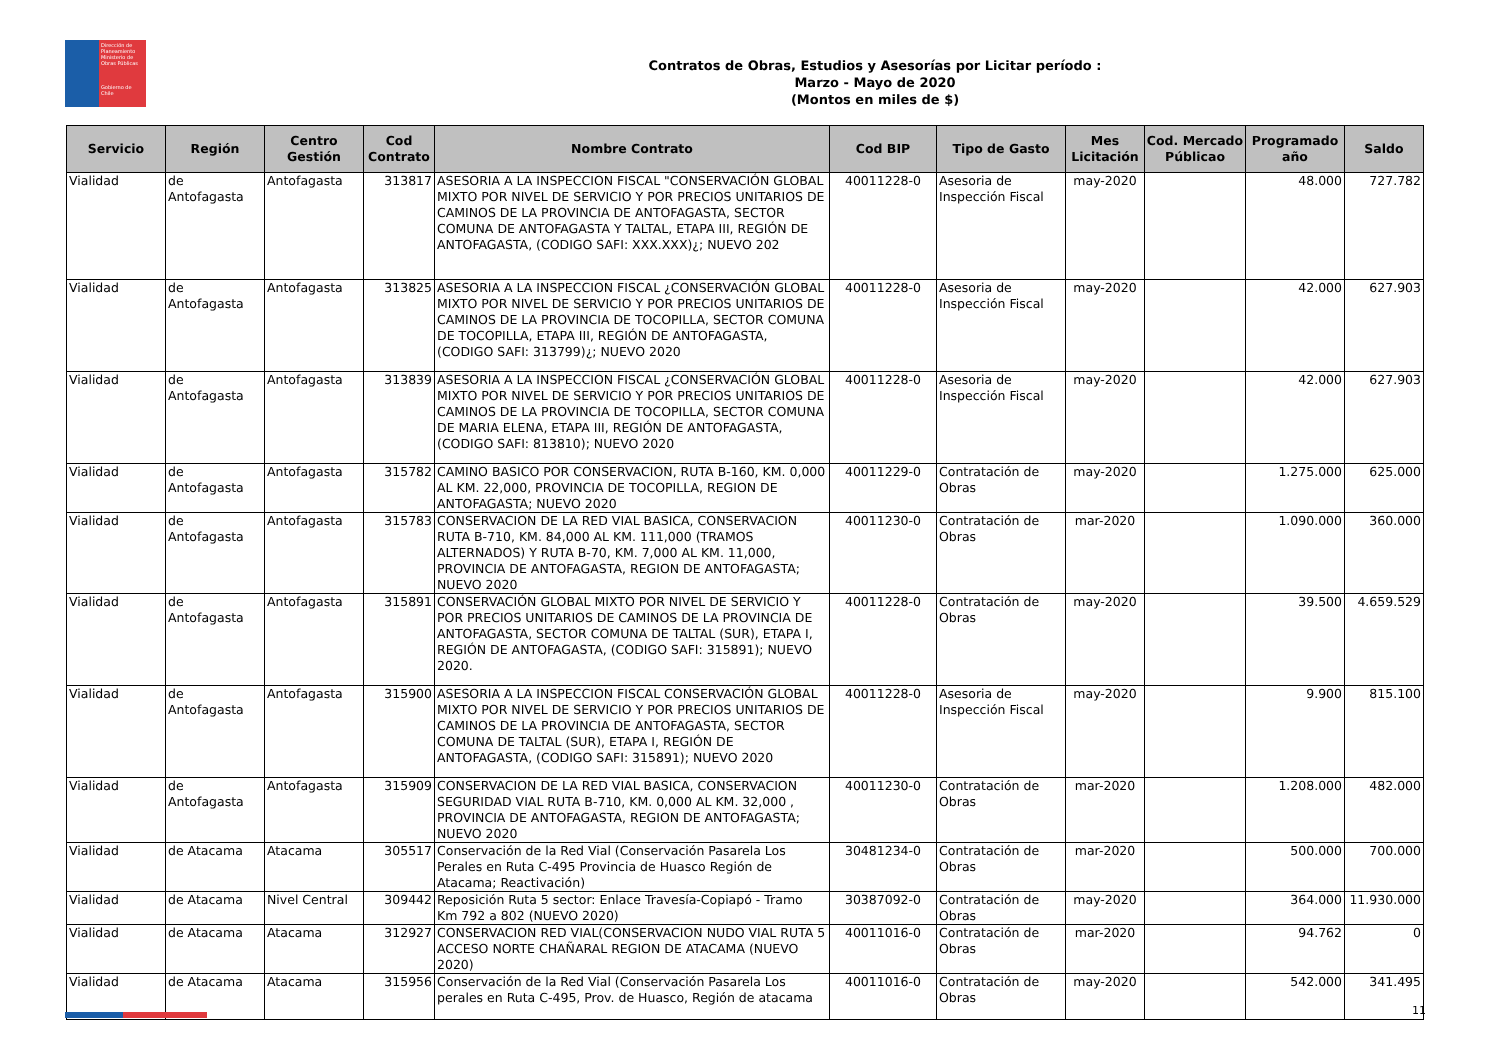Dirección de Planeamiento
Ministerio de Obras Públicas
Gobierno de Chile
Contratos de Obras, Estudios y Asesorías por Licitar período :
Marzo - Mayo de 2020
(Montos en miles de $)
| Servicio | Región | Centro Gestión | Cod Contrato | Nombre Contrato | Cod BIP | Tipo de Gasto | Mes Licitación | Cod. Mercado Públicao | Programado año | Saldo |
| --- | --- | --- | --- | --- | --- | --- | --- | --- | --- | --- |
| Vialidad | de Antofagasta | Antofagasta | 313817 | ASESORIA A LA INSPECCION FISCAL "CONSERVACIÓN GLOBAL MIXTO POR NIVEL DE SERVICIO Y POR PRECIOS UNITARIOS DE CAMINOS DE LA PROVINCIA DE ANTOFAGASTA, SECTOR COMUNA DE ANTOFAGASTA Y TALTAL, ETAPA III, REGIÓN DE ANTOFAGASTA, (CODIGO SAFI: XXX.XXX)¿; NUEVO 202 | 40011228-0 | Asesoria de Inspección Fiscal | may-2020 | | 48.000 | 727.782 |
| Vialidad | de Antofagasta | Antofagasta | 313825 | ASESORIA A LA INSPECCION FISCAL ¿CONSERVACIÓN GLOBAL MIXTO POR NIVEL DE SERVICIO Y POR PRECIOS UNITARIOS DE CAMINOS DE LA PROVINCIA DE TOCOPILLA, SECTOR COMUNA DE TOCOPILLA, ETAPA III, REGIÓN DE ANTOFAGASTA, (CODIGO SAFI: 313799)¿; NUEVO 2020 | 40011228-0 | Asesoria de Inspección Fiscal | may-2020 | | 42.000 | 627.903 |
| Vialidad | de Antofagasta | Antofagasta | 313839 | ASESORIA A LA INSPECCION FISCAL ¿CONSERVACIÓN GLOBAL MIXTO POR NIVEL DE SERVICIO Y POR PRECIOS UNITARIOS DE CAMINOS DE LA PROVINCIA DE TOCOPILLA, SECTOR COMUNA DE MARIA ELENA, ETAPA III, REGIÓN DE ANTOFAGASTA, (CODIGO SAFI: 813810); NUEVO 2020 | 40011228-0 | Asesoria de Inspección Fiscal | may-2020 | | 42.000 | 627.903 |
| Vialidad | de Antofagasta | Antofagasta | 315782 | CAMINO BASICO POR CONSERVACION, RUTA B-160, KM. 0,000 AL KM. 22,000, PROVINCIA DE TOCOPILLA, REGION DE ANTOFAGASTA; NUEVO 2020 | 40011229-0 | Contratación de Obras | may-2020 | | 1.275.000 | 625.000 |
| Vialidad | de Antofagasta | Antofagasta | 315783 | CONSERVACION DE LA RED VIAL BASICA, CONSERVACION RUTA B-710, KM. 84,000 AL KM. 111,000 (TRAMOS ALTERNADOS) Y RUTA B-70, KM. 7,000 AL KM. 11,000, PROVINCIA DE ANTOFAGASTA, REGION DE ANTOFAGASTA; NUEVO 2020 | 40011230-0 | Contratación de Obras | mar-2020 | | 1.090.000 | 360.000 |
| Vialidad | de Antofagasta | Antofagasta | 315891 | CONSERVACIÓN GLOBAL MIXTO POR NIVEL DE SERVICIO Y POR PRECIOS UNITARIOS DE CAMINOS DE LA PROVINCIA DE ANTOFAGASTA, SECTOR COMUNA DE TALTAL (SUR), ETAPA I, REGIÓN DE ANTOFAGASTA, (CODIGO SAFI: 315891); NUEVO 2020. | 40011228-0 | Contratación de Obras | may-2020 | | 39.500 | 4.659.529 |
| Vialidad | de Antofagasta | Antofagasta | 315900 | ASESORIA A LA INSPECCION FISCAL CONSERVACIÓN GLOBAL MIXTO POR NIVEL DE SERVICIO Y POR PRECIOS UNITARIOS DE CAMINOS DE LA PROVINCIA DE ANTOFAGASTA, SECTOR COMUNA DE TALTAL (SUR), ETAPA I, REGIÓN DE ANTOFAGASTA, (CODIGO SAFI: 315891); NUEVO 2020 | 40011228-0 | Asesoria de Inspección Fiscal | may-2020 | | 9.900 | 815.100 |
| Vialidad | de Antofagasta | Antofagasta | 315909 | CONSERVACION DE LA RED VIAL BASICA, CONSERVACION SEGURIDAD VIAL RUTA B-710, KM. 0,000 AL KM. 32,000 , PROVINCIA DE ANTOFAGASTA, REGION DE ANTOFAGASTA; NUEVO 2020 | 40011230-0 | Contratación de Obras | mar-2020 | | 1.208.000 | 482.000 |
| Vialidad | de Atacama | Atacama | 305517 | Conservación de la Red Vial (Conservación Pasarela Los Perales en Ruta C-495 Provincia de Huasco Región de Atacama; Reactivación) | 30481234-0 | Contratación de Obras | mar-2020 | | 500.000 | 700.000 |
| Vialidad | de Atacama | Nivel Central | 309442 | Reposición Ruta 5 sector: Enlace Travesía-Copiapó - Tramo Km 792 a 802 (NUEVO 2020) | 30387092-0 | Contratación de Obras | may-2020 | | 364.000 | 11.930.000 |
| Vialidad | de Atacama | Atacama | 312927 | CONSERVACION RED VIAL(CONSERVACION NUDO VIAL RUTA 5 ACCESO NORTE CHAÑARAL REGION DE ATACAMA (NUEVO 2020) | 40011016-0 | Contratación de Obras | mar-2020 | | 94.762 | 0 |
| Vialidad | de Atacama | Atacama | 315956 | Conservación de la Red Vial (Conservación Pasarela Los perales en Ruta C-495, Prov. de Huasco, Región de atacama | 40011016-0 | Contratación de Obras | may-2020 | | 542.000 | 341.495 |
11